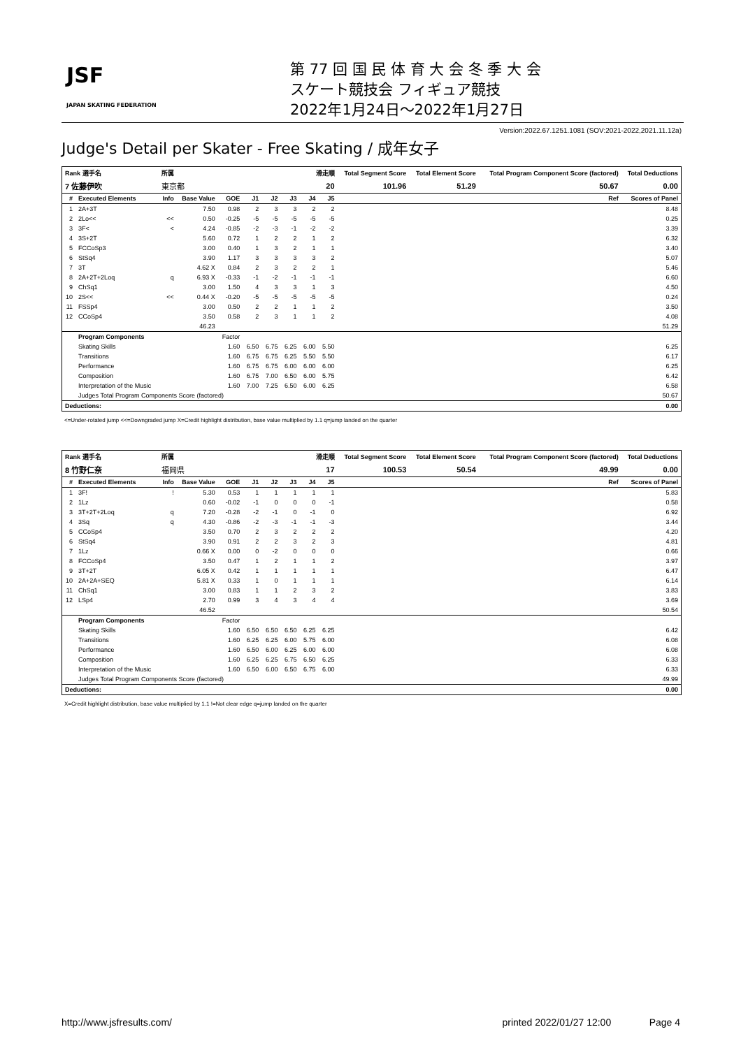JSF
JAPAN SKATING FEDERATION
第 77 回 国 民 体 育 大 会 冬 季 大 会
スケート競技会 フィギュア競技
2022年1月24日～2022年1月27日
Version:2022.67.1251.1081 (SOV:2021-2022,2021.11.12a)
Judge's Detail per Skater - Free Skating / 成年女子
| Rank 選手名 | | 所属 | | | 滑走順 | | | | | Total Segment Score | Total Element Score | Total Program Component Score (factored) | Total Deductions |
| --- | --- | --- | --- | --- | --- | --- | --- | --- | --- | --- | --- | --- | --- |
| 7 佐藤伊吹 | | 東京都 | | | 20 | | | | | 101.96 | 51.29 | 50.67 | 0.00 |
| # | Executed Elements | Info | Base Value | GOE | J1 | J2 | J3 | J4 | J5 | | | Ref | Scores of Panel |
| 1 | 2A+3T | | 7.50 | 0.98 | 2 | 3 | 3 | 2 | 2 | | | | 8.48 |
| 2 | 2Lo<< | << | 0.50 | -0.25 | -5 | -5 | -5 | -5 | -5 | | | | 0.25 |
| 3 | 3F< | < | 4.24 | -0.85 | -2 | -3 | -1 | -2 | -2 | | | | 3.39 |
| 4 | 3S+2T | | 5.60 | 0.72 | 1 | 2 | 2 | 1 | 2 | | | | 6.32 |
| 5 | FCCoSp3 | | 3.00 | 0.40 | 1 | 3 | 2 | 1 | 1 | | | | 3.40 |
| 6 | StSq4 | | 3.90 | 1.17 | 3 | 3 | 3 | 3 | 2 | | | | 5.07 |
| 7 | 3T | | 4.62 X | 0.84 | 2 | 3 | 2 | 2 | 1 | | | | 5.46 |
| 8 | 2A+2T+2Loq | q | 6.93 X | -0.33 | -1 | -2 | -1 | -1 | -1 | | | | 6.60 |
| 9 | ChSq1 | | 3.00 | 1.50 | 4 | 3 | 3 | 1 | 3 | | | | 4.50 |
| 10 | 2S<< | << | 0.44 X | -0.20 | -5 | -5 | -5 | -5 | -5 | | | | 0.24 |
| 11 | FSSp4 | | 3.00 | 0.50 | 2 | 2 | 1 | 1 | 2 | | | | 3.50 |
| 12 | CCoSp4 | | 3.50 | 0.58 | 2 | 3 | 1 | 1 | 2 | | | | 4.08 |
| | | | 46.23 | | | | | | | | | | 51.29 |
| | Program Components | | | Factor | | | | | | | | | |
| | Skating Skills | | | 1.60 | 6.50 | 6.75 | 6.25 | 6.00 | 5.50 | | | | 6.25 |
| | Transitions | | | 1.60 | 6.75 | 6.75 | 6.25 | 5.50 | 5.50 | | | | 6.17 |
| | Performance | | | 1.60 | 6.75 | 6.75 | 6.00 | 6.00 | 6.00 | | | | 6.25 |
| | Composition | | | 1.60 | 6.75 | 7.00 | 6.50 | 6.00 | 5.75 | | | | 6.42 |
| | Interpretation of the Music | | | 1.60 | 7.00 | 7.25 | 6.50 | 6.00 | 6.25 | | | | 6.58 |
| | Judges Total Program Components Score (factored) | | | | | | | | | | | | 50.67 |
| Deductions: | | | | | | | | | | | | | 0.00 |
<=Under-rotated jump <<=Downgraded jump X=Credit highlight distribution, base value multiplied by 1.1 q=jump landed on the quarter
| Rank 選手名 | | 所属 | | | 滑走順 | | | | | Total Segment Score | Total Element Score | Total Program Component Score (factored) | Total Deductions |
| --- | --- | --- | --- | --- | --- | --- | --- | --- | --- | --- | --- | --- | --- |
| 8 竹野仁奈 | | 福岡県 | | | 17 | | | | | 100.53 | 50.54 | 49.99 | 0.00 |
| # | Executed Elements | Info | Base Value | GOE | J1 | J2 | J3 | J4 | J5 | | | Ref | Scores of Panel |
| 1 | 3F! | ! | 5.30 | 0.53 | 1 | 1 | 1 | 1 | 1 | | | | 5.83 |
| 2 | 1Lz | | 0.60 | -0.02 | -1 | 0 | 0 | 0 | -1 | | | | 0.58 |
| 3 | 3T+2T+2Loq | q | 7.20 | -0.28 | -2 | -1 | 0 | -1 | 0 | | | | 6.92 |
| 4 | 3Sq | q | 4.30 | -0.86 | -2 | -3 | -1 | -1 | -3 | | | | 3.44 |
| 5 | CCoSp4 | | 3.50 | 0.70 | 2 | 3 | 2 | 2 | 2 | | | | 4.20 |
| 6 | StSq4 | | 3.90 | 0.91 | 2 | 2 | 3 | 2 | 3 | | | | 4.81 |
| 7 | 1Lz | | 0.66 X | 0.00 | 0 | -2 | 0 | 0 | 0 | | | | 0.66 |
| 8 | FCCoSp4 | | 3.50 | 0.47 | 1 | 2 | 1 | 1 | 2 | | | | 3.97 |
| 9 | 3T+2T | | 6.05 X | 0.42 | 1 | 1 | 1 | 1 | 1 | | | | 6.47 |
| 10 | 2A+2A+SEQ | | 5.81 X | 0.33 | 1 | 0 | 1 | 1 | 1 | | | | 6.14 |
| 11 | ChSq1 | | 3.00 | 0.83 | 1 | 1 | 2 | 3 | 2 | | | | 3.83 |
| 12 | LSp4 | | 2.70 | 0.99 | 3 | 4 | 3 | 4 | 4 | | | | 3.69 |
| | | | 46.52 | | | | | | | | | | 50.54 |
| | Program Components | | | Factor | | | | | | | | | |
| | Skating Skills | | | 1.60 | 6.50 | 6.50 | 6.50 | 6.25 | 6.25 | | | | 6.42 |
| | Transitions | | | 1.60 | 6.25 | 6.25 | 6.00 | 5.75 | 6.00 | | | | 6.08 |
| | Performance | | | 1.60 | 6.50 | 6.00 | 6.25 | 6.00 | 6.00 | | | | 6.08 |
| | Composition | | | 1.60 | 6.25 | 6.25 | 6.75 | 6.50 | 6.25 | | | | 6.33 |
| | Interpretation of the Music | | | 1.60 | 6.50 | 6.00 | 6.50 | 6.75 | 6.00 | | | | 6.33 |
| | Judges Total Program Components Score (factored) | | | | | | | | | | | | 49.99 |
| Deductions: | | | | | | | | | | | | | 0.00 |
X=Credit highlight distribution, base value multiplied by 1.1 !=Not clear edge q=jump landed on the quarter
http://www.jsfresults.com/ printed 2022/01/27 12:00 Page 4